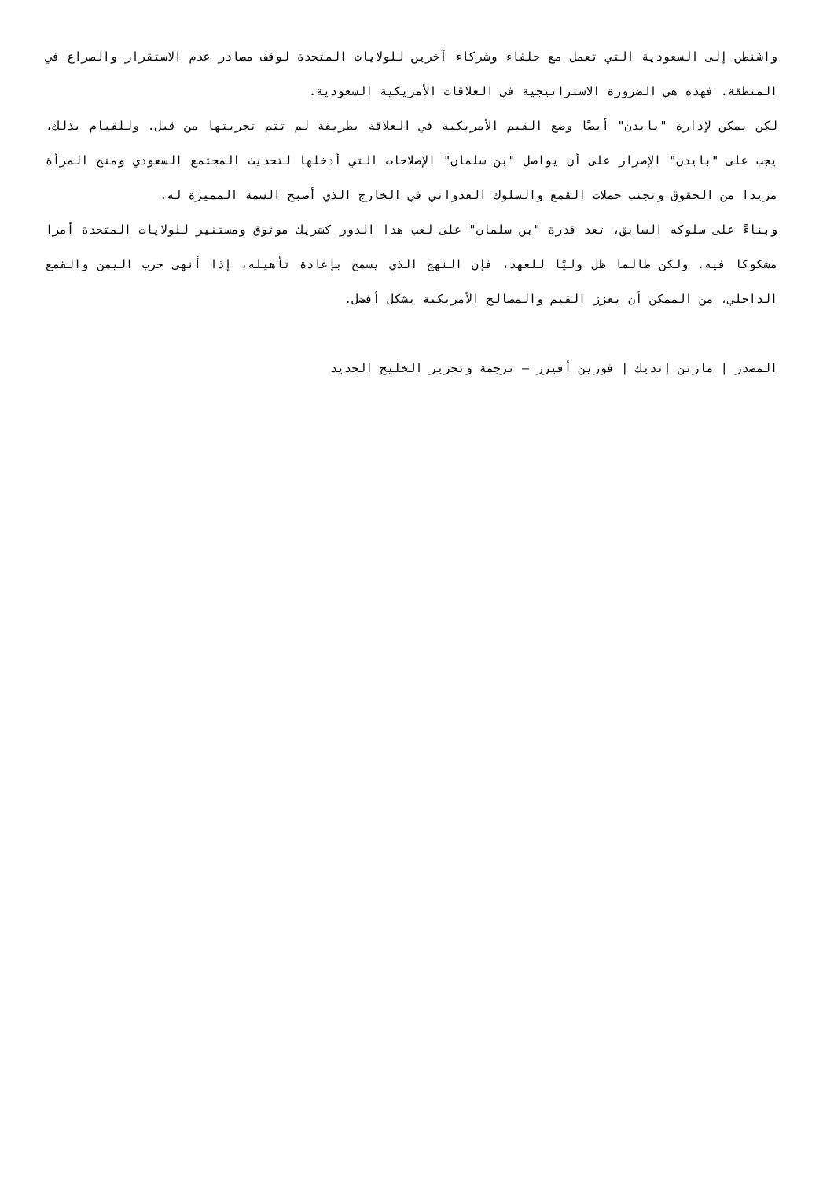واشنطن إلى السعودية التي تعمل مع حلفاء وشركاء آخرين للولايات المتحدة لوقف مصادر عدم الاستقرار والصراع في المنطقة. فهذه هي الضرورة الاستراتيجية في العلاقات الأمريكية السعودية.
لكن يمكن لإدارة "بايدن" أيضًا وضع القيم الأمريكية في العلاقة بطريقة لم تتم تجربتها من قبل. وللقيام بذلك، يجب على "بايدن" الإصرار على أن يواصل "بن سلمان" الإصلاحات التي أدخلها لتحديث المجتمع السعودي ومنح المرأة مزيدا من الحقوق وتجنب حملات القمع والسلوك العدواني في الخارج الذي أصبح السمة المميزة له.
وبناءً على سلوكه السابق، تعد قدرة "بن سلمان" على لعب هذا الدور كشريك موثوق ومستنير للولايات المتحدة أمرا مشكوكا فيه. ولكن طالما ظل وليًا للعهد، فإن النهج الذي يسمح بإعادة تأهيله، إذا أنهى حرب اليمن والقمع الداخلي، من الممكن أن يعزز القيم والمصالح الأمريكية بشكل أفضل.
المصدر | مارتن إنديك | فورين أفيرز – ترجمة وتحرير الخليج الجديد